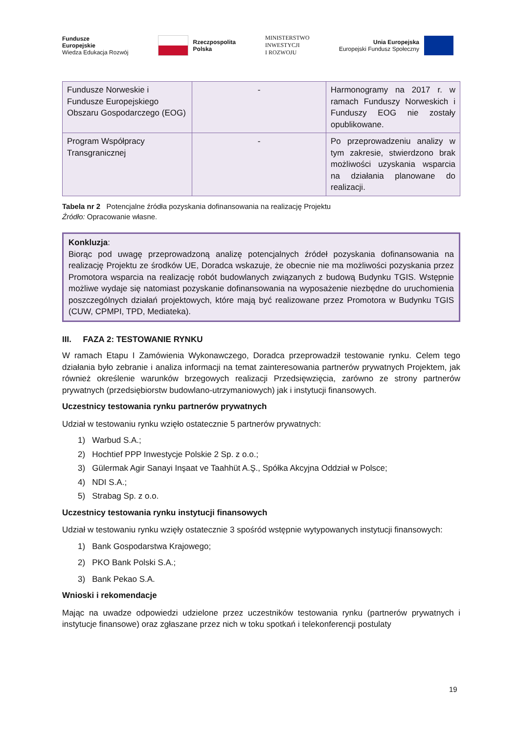Fundusze
Europejskie
Wiedza Edukacja Rozwój
Rzeczpospolita
Polska
MINISTERSTWO
INWESTYCJI
I ROZWOJU
Unia Europejska
Europejski Fundusz Społeczny
| Fundusze Norweskie i Fundusze Europejskiego Obszaru Gospodarczego (EOG) | - | Harmonogramy na 2017 r. w ramach Funduszy Norweskich i Funduszy EOG nie zostały opublikowane. |
| Program Współpracy Transgranicznej | - | Po przeprowadzeniu analizy w tym zakresie, stwierdzono brak możliwości uzyskania wsparcia na działania planowane do realizacji. |
Tabela nr 2 Potencjalne źródła pozyskania dofinansowania na realizację Projektu
Źródło: Opracowanie własne.
Konkluzja:
Biorąc pod uwagę przeprowadzoną analizę potencjalnych źródeł pozyskania dofinansowania na realizację Projektu ze środków UE, Doradca wskazuje, że obecnie nie ma możliwości pozyskania przez Promotora wsparcia na realizację robót budowlanych związanych z budową Budynku TGIS. Wstępnie możliwe wydaje się natomiast pozyskanie dofinansowania na wyposażenie niezbędne do uruchomienia poszczególnych działań projektowych, które mają być realizowane przez Promotora w Budynku TGIS (CUW, CPMPI, TPD, Mediateka).
III. FAZA 2: TESTOWANIE RYNKU
W ramach Etapu I Zamówienia Wykonawczego, Doradca przeprowadził testowanie rynku. Celem tego działania było zebranie i analiza informacji na temat zainteresowania partnerów prywatnych Projektem, jak również określenie warunków brzegowych realizacji Przedsięwzięcia, zarówno ze strony partnerów prywatnych (przedsiębiorstw budowlano-utrzymaniowych) jak i instytucji finansowych.
Uczestnicy testowania rynku partnerów prywatnych
Udział w testowaniu rynku wzięło ostatecznie 5 partnerów prywatnych:
1) Warbud S.A.;
2) Hochtief PPP Inwestycje Polskie 2 Sp. z o.o.;
3) Gülermak Agir Sanayi Inşaat ve Taahhüt A.Ş., Spółka Akcyjna Oddział w Polsce;
4) NDI S.A.;
5) Strabag Sp. z o.o.
Uczestnicy testowania rynku instytucji finansowych
Udział w testowaniu rynku wzięły ostatecznie 3 spośród wstępnie wytypowanych instytucji finansowych:
1) Bank Gospodarstwa Krajowego;
2) PKO Bank Polski S.A.;
3) Bank Pekao S.A.
Wnioski i rekomendacje
Mając na uwadze odpowiedzi udzielone przez uczestników testowania rynku (partnerów prywatnych i instytucje finansowe) oraz zgłaszane przez nich w toku spotkań i telekonferencji postulaty
19